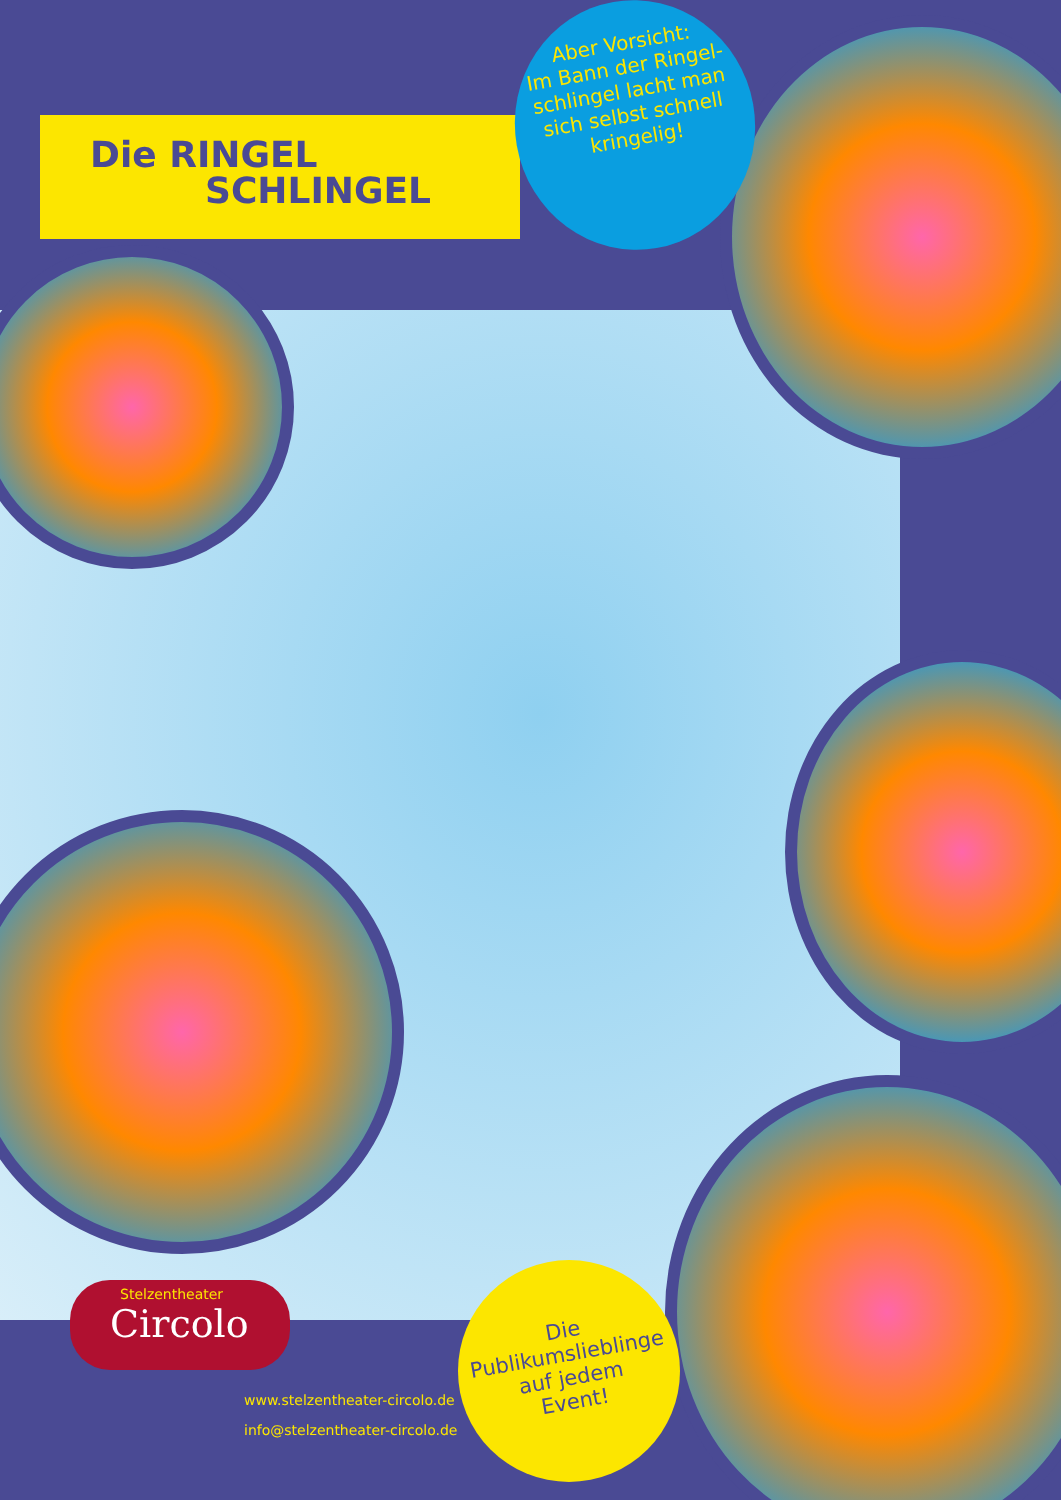Die RINGEL
SCHLINGEL
Aber Vorsicht:
Im Bann der Ringel-
schlingel lacht man
sich selbst schnell
kringelig!
Stelzentheater
Circolo
www.stelzentheater-circolo.de
info@stelzentheater-circolo.de
Die
Publikumslieblinge
auf jedem
Event!